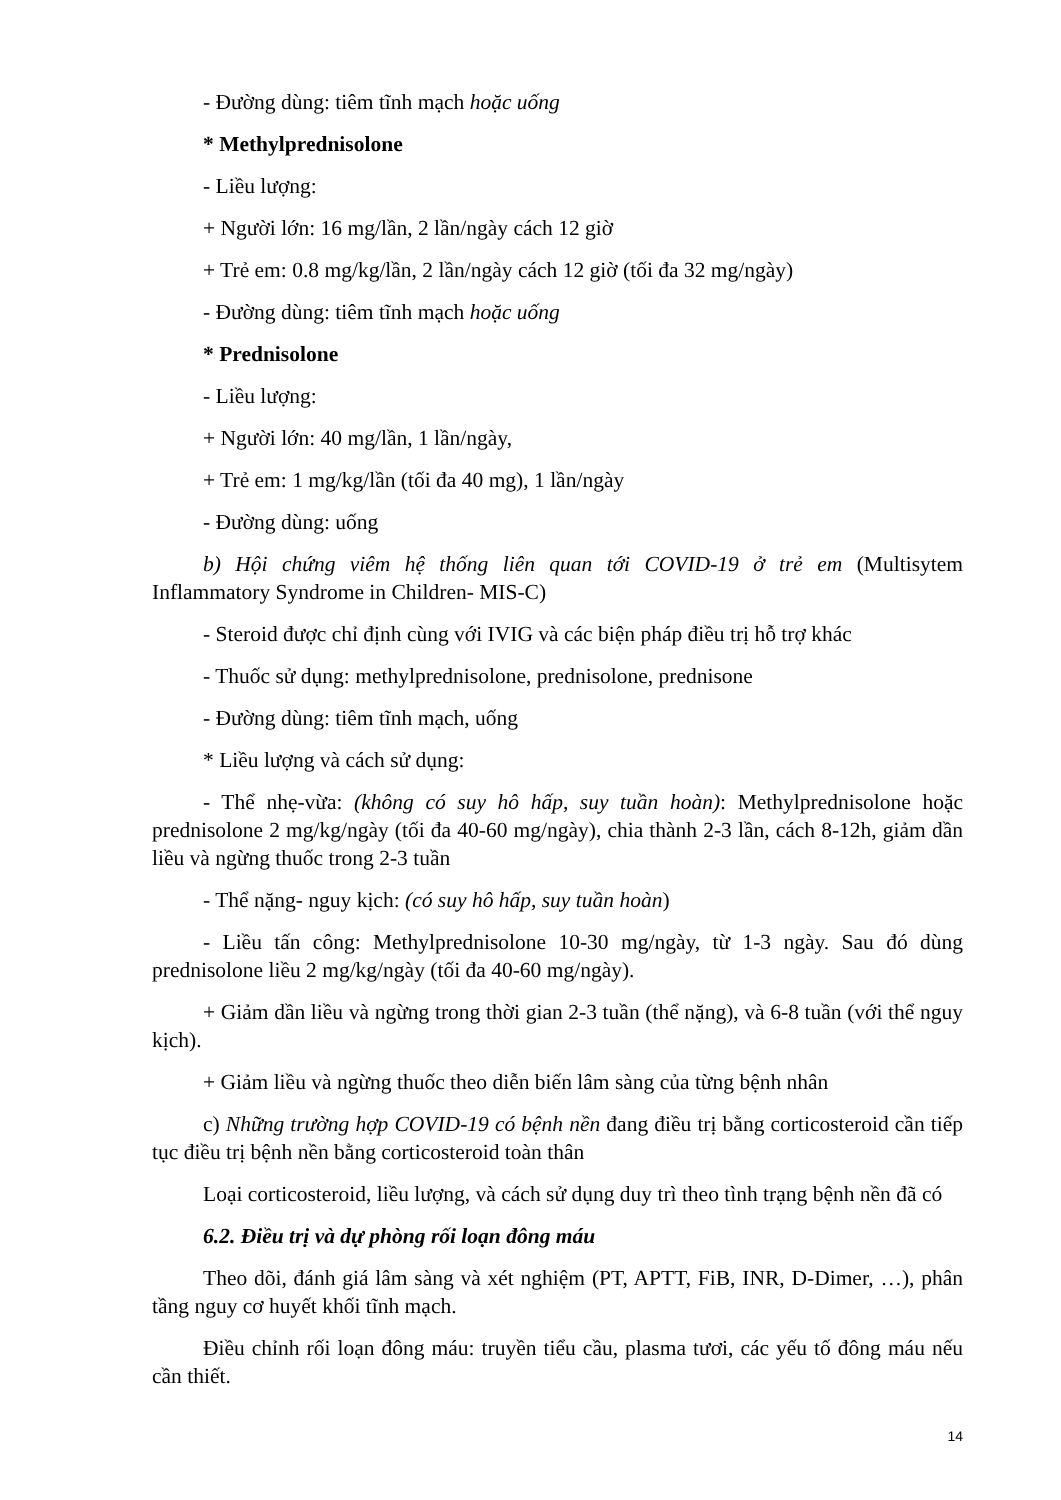- Đường dùng: tiêm tĩnh mạch hoặc uống
* Methylprednisolone
- Liều lượng:
+ Người lớn: 16 mg/lần, 2 lần/ngày cách 12 giờ
+ Trẻ em: 0.8 mg/kg/lần, 2 lần/ngày cách 12 giờ (tối đa 32 mg/ngày)
- Đường dùng: tiêm tĩnh mạch hoặc uống
* Prednisolone
- Liều lượng:
+ Người lớn: 40 mg/lần, 1 lần/ngày,
+ Trẻ em: 1 mg/kg/lần (tối đa 40 mg), 1 lần/ngày
- Đường dùng: uống
b) Hội chứng viêm hệ thống liên quan tới COVID-19 ở trẻ em (Multisytem Inflammatory Syndrome in Children- MIS-C)
- Steroid được chỉ định cùng với IVIG và các biện pháp điều trị hỗ trợ khác
- Thuốc sử dụng: methylprednisolone, prednisolone, prednisone
- Đường dùng: tiêm tĩnh mạch, uống
* Liều lượng và cách sử dụng:
- Thể nhẹ-vừa: (không có suy hô hấp, suy tuần hoàn): Methylprednisolone hoặc prednisolone 2 mg/kg/ngày (tối đa 40-60 mg/ngày), chia thành 2-3 lần, cách 8-12h, giảm dần liều và ngừng thuốc trong 2-3 tuần
- Thể nặng- nguy kịch: (có suy hô hấp, suy tuần hoàn)
- Liều tấn công: Methylprednisolone 10-30 mg/ngày, từ 1-3 ngày. Sau đó dùng prednisolone liều 2 mg/kg/ngày (tối đa 40-60 mg/ngày).
+ Giảm dần liều và ngừng trong thời gian 2-3 tuần (thể nặng), và 6-8 tuần (với thể nguy kịch).
+ Giảm liều và ngừng thuốc theo diễn biến lâm sàng của từng bệnh nhân
c) Những trường hợp COVID-19 có bệnh nền đang điều trị bằng corticosteroid cần tiếp tục điều trị bệnh nền bằng corticosteroid toàn thân
Loại corticosteroid, liều lượng, và cách sử dụng duy trì theo tình trạng bệnh nền đã có
6.2. Điều trị và dự phòng rối loạn đông máu
Theo dõi, đánh giá lâm sàng và xét nghiệm (PT, APTT, FiB, INR, D-Dimer, …), phân tầng nguy cơ huyết khối tĩnh mạch.
Điều chỉnh rối loạn đông máu: truyền tiểu cầu, plasma tươi, các yếu tố đông máu nếu cần thiết.
14